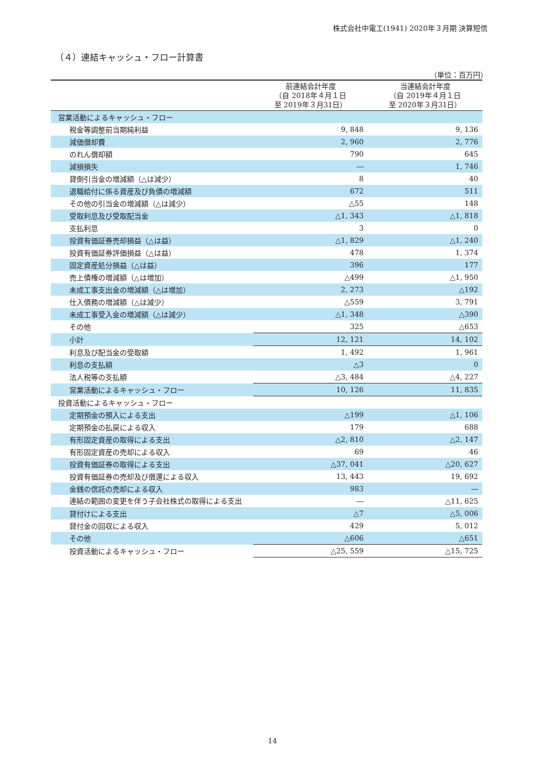株式会社中電工(1941) 2020年３月期 決算短信
（４）連結キャッシュ・フロー計算書
（単位：百万円）
| | 前連結会計年度 （自 2018年４月１日 至 2019年３月31日） | 当連結会計年度 （自 2019年４月１日 至 2020年３月31日） |
| --- | --- | --- |
| 営業活動によるキャッシュ・フロー | | |
| 税金等調整前当期純利益 | 9, 848 | 9, 136 |
| 減価償却費 | 2, 960 | 2, 776 |
| のれん償却額 | 790 | 645 |
| 減損損失 | ― | 1, 746 |
| 貸倒引当金の増減額（△は減少） | 8 | 40 |
| 退職給付に係る資産及び負債の増減額 | 672 | 511 |
| その他の引当金の増減額（△は減少） | △55 | 148 |
| 受取利息及び受取配当金 | △1, 343 | △1, 818 |
| 支払利息 | 3 | 0 |
| 投資有価証券売却損益（△は益） | △1, 829 | △1, 240 |
| 投資有価証券評価損益（△は益） | 478 | 1, 374 |
| 固定資産処分損益（△は益） | 396 | 177 |
| 売上債権の増減額（△は増加） | △499 | △1, 950 |
| 未成工事支出金の増減額（△は増加） | 2, 273 | △192 |
| 仕入債務の増減額（△は減少） | △559 | 3, 791 |
| 未成工事受入金の増減額（△は減少） | △1, 348 | △390 |
| その他 | 325 | △653 |
| 小計 | 12, 121 | 14, 102 |
| 利息及び配当金の受取額 | 1, 492 | 1, 961 |
| 利息の支払額 | △3 | 0 |
| 法人税等の支払額 | △3, 484 | △4, 227 |
| 営業活動によるキャッシュ・フロー | 10, 126 | 11, 835 |
| 投資活動によるキャッシュ・フロー | | |
| 定期預金の預入による支出 | △199 | △1, 106 |
| 定期預金の払戻による収入 | 179 | 688 |
| 有形固定資産の取得による支出 | △2, 810 | △2, 147 |
| 有形固定資産の売却による収入 | 69 | 46 |
| 投資有価証券の取得による支出 | △37, 041 | △20, 627 |
| 投資有価証券の売却及び償還による収入 | 13, 443 | 19, 692 |
| 金銭の信託の売却による収入 | 983 | ― |
| 連結の範囲の変更を伴う子会社株式の取得による支出 | ― | △11, 625 |
| 貸付けによる支出 | △7 | △5, 006 |
| 貸付金の回収による収入 | 429 | 5, 012 |
| その他 | △606 | △651 |
| 投資活動によるキャッシュ・フロー | △25, 559 | △15, 725 |
14